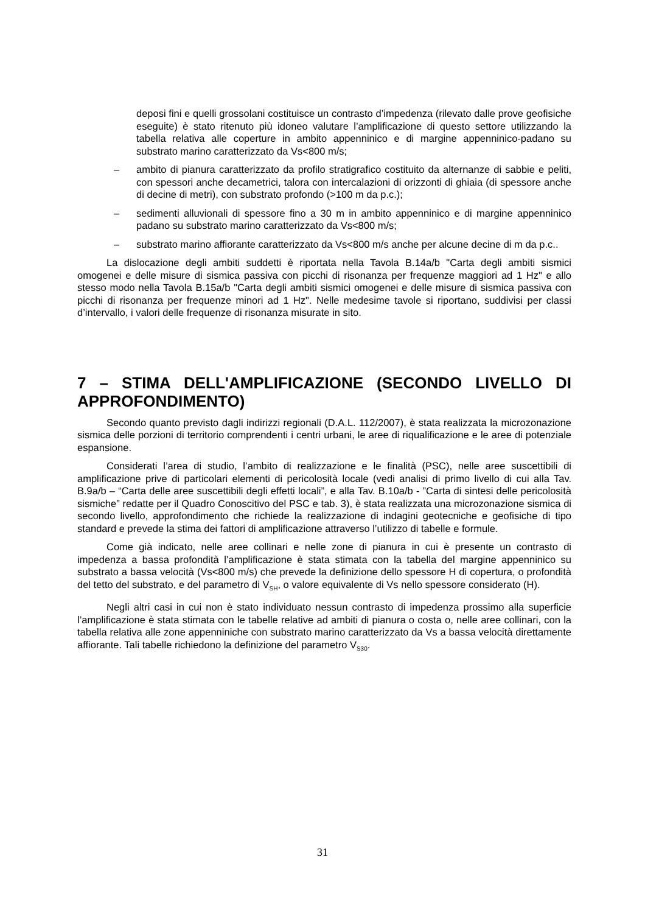deposi fini e quelli grossolani costituisce un contrasto d’impedenza (rilevato dalle prove geofisiche eseguite) è stato ritenuto più idoneo valutare l’amplificazione di questo settore utilizzando la tabella relativa alle coperture in ambito appenninico e di margine appenninico-padano su substrato marino caratterizzato da Vs<800 m/s;
– ambito di pianura caratterizzato da profilo stratigrafico costituito da alternanze di sabbie e peliti, con spessori anche decametrici, talora con intercalazioni di orizzonti di ghiaia (di spessore anche di decine di metri), con substrato profondo (>100 m da p.c.);
– sedimenti alluvionali di spessore fino a 30 m in ambito appenninico e di margine appenninico padano su substrato marino caratterizzato da Vs<800 m/s;
– substrato marino affiorante caratterizzato da Vs<800 m/s anche per alcune decine di m da p.c..
La dislocazione degli ambiti suddetti è riportata nella Tavola B.14a/b "Carta degli ambiti sismici omogenei e delle misure di sismica passiva con picchi di risonanza per frequenze maggiori ad 1 Hz" e allo stesso modo nella Tavola B.15a/b "Carta degli ambiti sismici omogenei e delle misure di sismica passiva con picchi di risonanza per frequenze minori ad 1 Hz". Nelle medesime tavole si riportano, suddivisi per classi d’intervallo, i valori delle frequenze di risonanza misurate in sito.
7 – STIMA DELL'AMPLIFICAZIONE (SECONDO LIVELLO DI APPROFONDIMENTO)
Secondo quanto previsto dagli indirizzi regionali (D.A.L. 112/2007), è stata realizzata la microzonazione sismica delle porzioni di territorio comprendenti i centri urbani, le aree di riqualificazione e le aree di potenziale espansione.
Considerati l’area di studio, l’ambito di realizzazione e le finalità (PSC), nelle aree suscettibili di amplificazione prive di particolari elementi di pericolosità locale (vedi analisi di primo livello di cui alla Tav. B.9a/b – “Carta delle aree suscettibili degli effetti locali”, e alla Tav. B.10a/b - ”Carta di sintesi delle pericolosità sismiche” redatte per il Quadro Conoscitivo del PSC e tab. 3), è stata realizzata una microzonazione sismica di secondo livello, approfondimento che richiede la realizzazione di indagini geotecniche e geofisiche di tipo standard e prevede la stima dei fattori di amplificazione attraverso l’utilizzo di tabelle e formule.
Come già indicato, nelle aree collinari e nelle zone di pianura in cui è presente un contrasto di impedenza a bassa profondità l’amplificazione è stata stimata con la tabella del margine appenninico su substrato a bassa velocità (Vs<800 m/s) che prevede la definizione dello spessore H di copertura, o profondità del tetto del substrato, e del parametro di V<sub>SH</sub>, o valore equivalente di Vs nello spessore considerato (H).
Negli altri casi in cui non è stato individuato nessun contrasto di impedenza prossimo alla superficie l’amplificazione è stata stimata con le tabelle relative ad ambiti di pianura o costa o, nelle aree collinari, con la tabella relativa alle zone appenniniche con substrato marino caratterizzato da Vs a bassa velocità direttamente affiorante. Tali tabelle richiedono la definizione del parametro V<sub>S30</sub>.
31